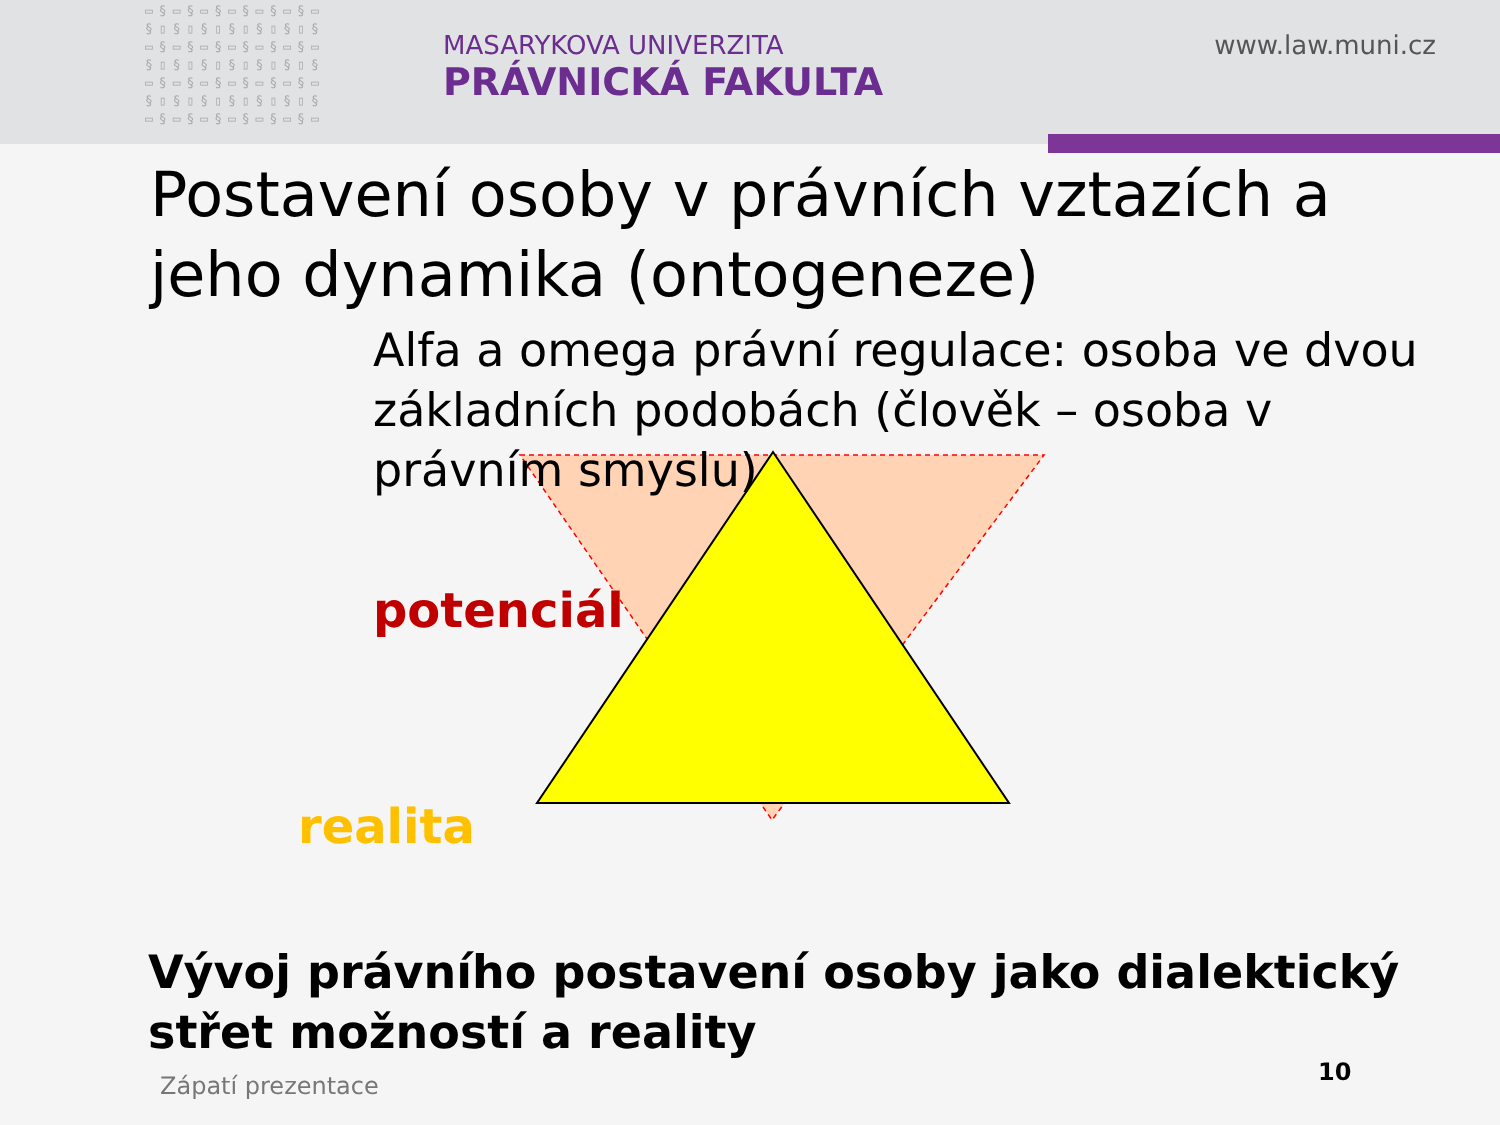▭§▭§▭§▭§▭§▭§▭ §▯§▯§▯§▯§▯§▯§ ▭§▭§▭§▭§▭§▭§▭ §▯§▯§▯§▯§▯§▯§ ▭§▭§▭§▭§▭§▭§▭ §▯§▯§▯§▯§▯§▯§ ▭§▭§▭§▭§▭§▭§▭
MASARYKOVA UNIVERZITA
PRÁVNICKÁ FAKULTA
www.law.muni.cz
Postavení osoby v právních vztazích a jeho dynamika (ontogeneze)
Alfa a omega právní regulace: osoba ve dvou základních podobách (člověk – osoba v právním smyslu)
potenciál
realita
Vývoj právního postavení osoby jako dialektický střet možností a reality
Zápatí prezentace 10